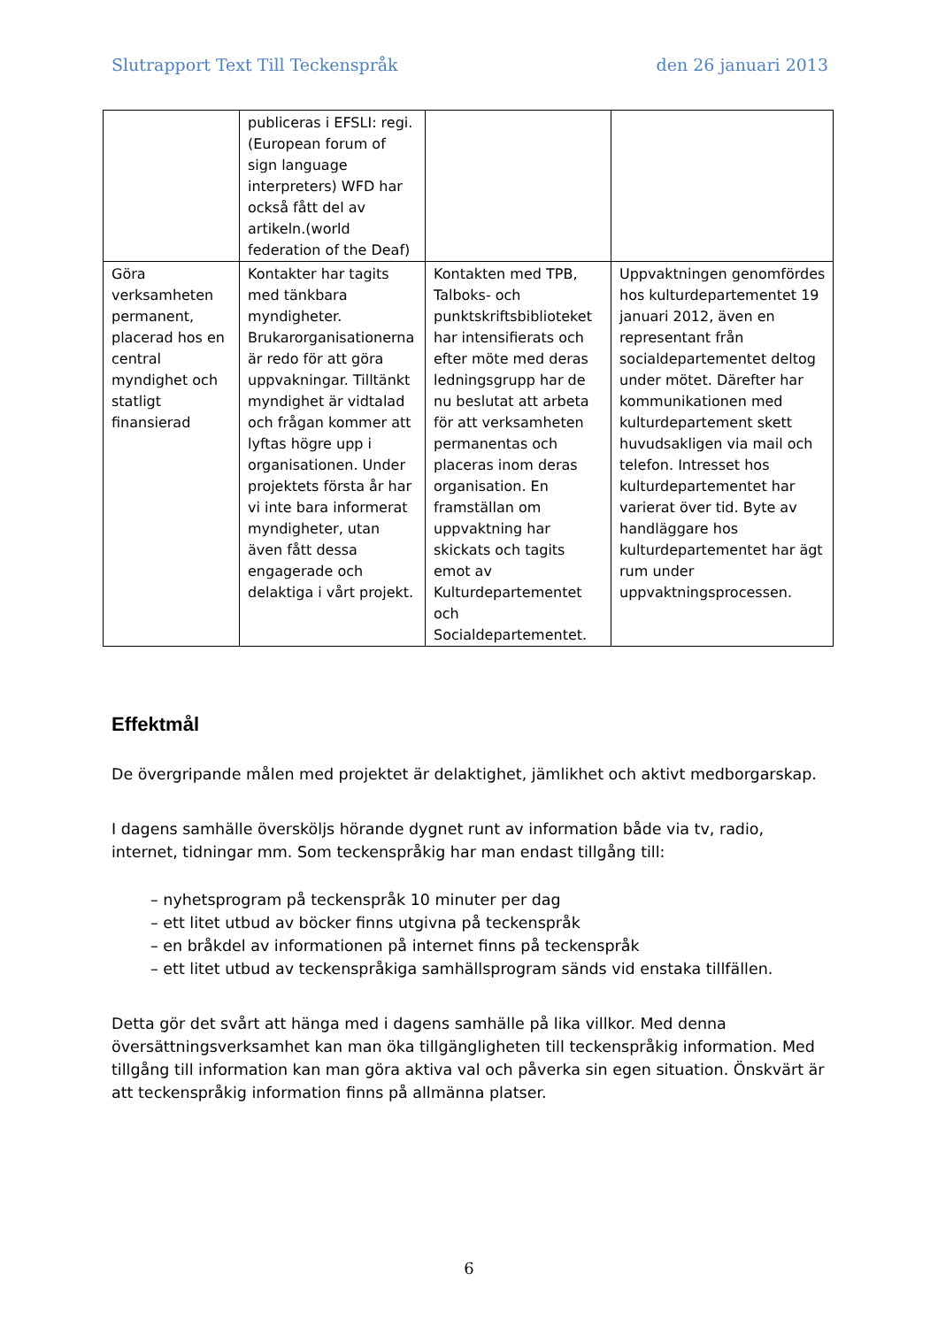Slutrapport Text Till Teckenspråk den 26 januari 2013
| | publiceras i EFSLI: regi.(European forum of sign language interpreters) WFD har också fått del av artikeln.(world federation of the Deaf) | | |
| Göra verksamheten permanent, placerad hos en central myndighet och statligt finansierad | Kontakter har tagits med tänkbara myndigheter. Brukarorganisationerna är redo för att göra uppvakningar. Tilltänkt myndighet är vidtalad och frågan kommer att lyftas högre upp i organisationen. Under projektets första år har vi inte bara informerat myndigheter, utan även fått dessa engagerade och delaktiga i vårt projekt. | Kontakten med TPB, Talboks- och punktskriftsbiblioteket har intensifierats och efter möte med deras ledningsgrupp har de nu beslutat att arbeta för att verksamheten permanentas och placeras inom deras organisation. En framställan om uppvaktning har skickats och tagits emot av Kulturdepartementet och Socialdepartementet. | Uppvaktningen genomfördes hos kulturdepartementet 19 januari 2012, även en representant från socialdepartementet deltog under mötet. Därefter har kommunikationen med kulturdepartement skett huvudsakligen via mail och telefon. Intresset hos kulturdepartementet har varierat över tid. Byte av handläggare hos kulturdepartementet har ägt rum under uppvaktningsprocessen. |
Effektmål
De övergripande målen med projektet är delaktighet, jämlikhet och aktivt medborgarskap.
I dagens samhälle översköljs hörande dygnet runt av information både via tv, radio, internet, tidningar mm. Som teckenspråkig har man endast tillgång till:
– nyhetsprogram på teckenspråk 10 minuter per dag
– ett litet utbud av böcker finns utgivna på teckenspråk
– en bråkdel av informationen på internet finns på teckenspråk
– ett litet utbud av teckenspråkiga samhällsprogram sänds vid enstaka tillfällen.
Detta gör det svårt att hänga med i dagens samhälle på lika villkor. Med denna översättningsverksamhet kan man öka tillgängligheten till teckenspråkig information. Med tillgång till information kan man göra aktiva val och påverka sin egen situation. Önskvärt är att teckenspråkig information finns på allmänna platser.
6